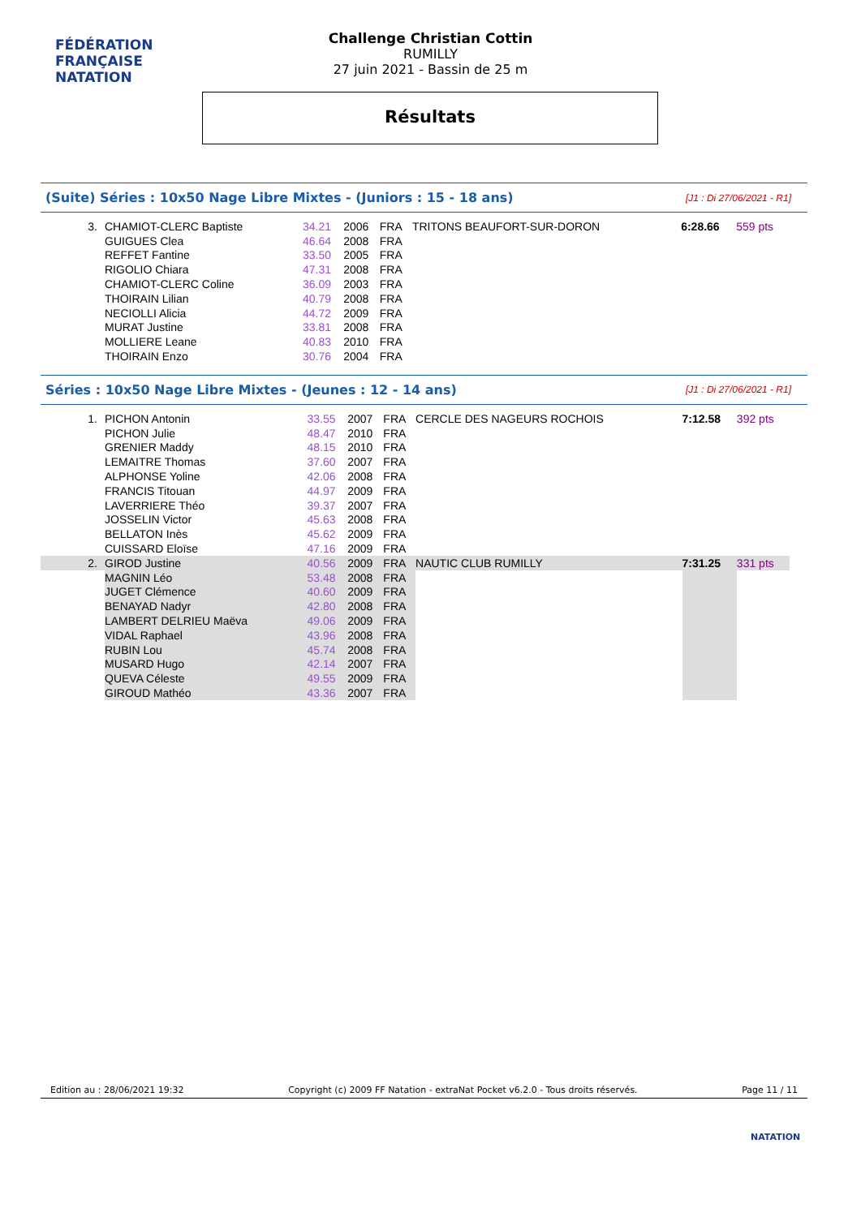FÉDÉRATION FRANÇAISE
NATATION
Challenge Christian Cottin
RUMILLY
27 juin 2021 - Bassin de 25 m
Résultats
(Suite) Séries : 10x50 Nage Libre Mixtes - (Juniors : 15 - 18 ans)
[J1 : Di 27/06/2021 - R1]
| 3. | CHAMIOT-CLERC Baptiste | 34.21 | 2006 | FRA | TRITONS BEAUFORT-SUR-DORON | 6:28.66 | 559 pts |
| | GUIGUES Clea | 46.64 | 2008 | FRA | | | |
| | REFFET Fantine | 33.50 | 2005 | FRA | | | |
| | RIGOLIO Chiara | 47.31 | 2008 | FRA | | | |
| | CHAMIOT-CLERC Coline | 36.09 | 2003 | FRA | | | |
| | THOIRAIN Lilian | 40.79 | 2008 | FRA | | | |
| | NECIOLLI Alicia | 44.72 | 2009 | FRA | | | |
| | MURAT Justine | 33.81 | 2008 | FRA | | | |
| | MOLLIERE Leane | 40.83 | 2010 | FRA | | | |
| | THOIRAIN Enzo | 30.76 | 2004 | FRA | | | |
Séries : 10x50 Nage Libre Mixtes - (Jeunes : 12 - 14 ans)
[J1 : Di 27/06/2021 - R1]
| 1. | PICHON Antonin | 33.55 | 2007 | FRA | CERCLE DES NAGEURS ROCHOIS | 7:12.58 | 392 pts |
| | PICHON Julie | 48.47 | 2010 | FRA | | | |
| | GRENIER Maddy | 48.15 | 2010 | FRA | | | |
| | LEMAITRE Thomas | 37.60 | 2007 | FRA | | | |
| | ALPHONSE Yoline | 42.06 | 2008 | FRA | | | |
| | FRANCIS Titouan | 44.97 | 2009 | FRA | | | |
| | LAVERRIERE Théo | 39.37 | 2007 | FRA | | | |
| | JOSSELIN Victor | 45.63 | 2008 | FRA | | | |
| | BELLATON Inès | 45.62 | 2009 | FRA | | | |
| | CUISSARD Eloïse | 47.16 | 2009 | FRA | | | |
| 2. | GIROD Justine | 40.56 | 2009 | FRA | NAUTIC CLUB RUMILLY | 7:31.25 | 331 pts |
| | MAGNIN Léo | 53.48 | 2008 | FRA | | | |
| | JUGET Clémence | 40.60 | 2009 | FRA | | | |
| | BENAYAD Nadyr | 42.80 | 2008 | FRA | | | |
| | LAMBERT DELRIEU Maëva | 49.06 | 2009 | FRA | | | |
| | VIDAL Raphael | 43.96 | 2008 | FRA | | | |
| | RUBIN Lou | 45.74 | 2008 | FRA | | | |
| | MUSARD Hugo | 42.14 | 2007 | FRA | | | |
| | QUEVA Céleste | 49.55 | 2009 | FRA | | | |
| | GIROUD Mathéo | 43.36 | 2007 | FRA | | | |
Edition au : 28/06/2021 19:32 Copyright (c) 2009 FF Natation - extraNat Pocket v6.2.0 - Tous droits réservés. Page 11 / 11
NATATION